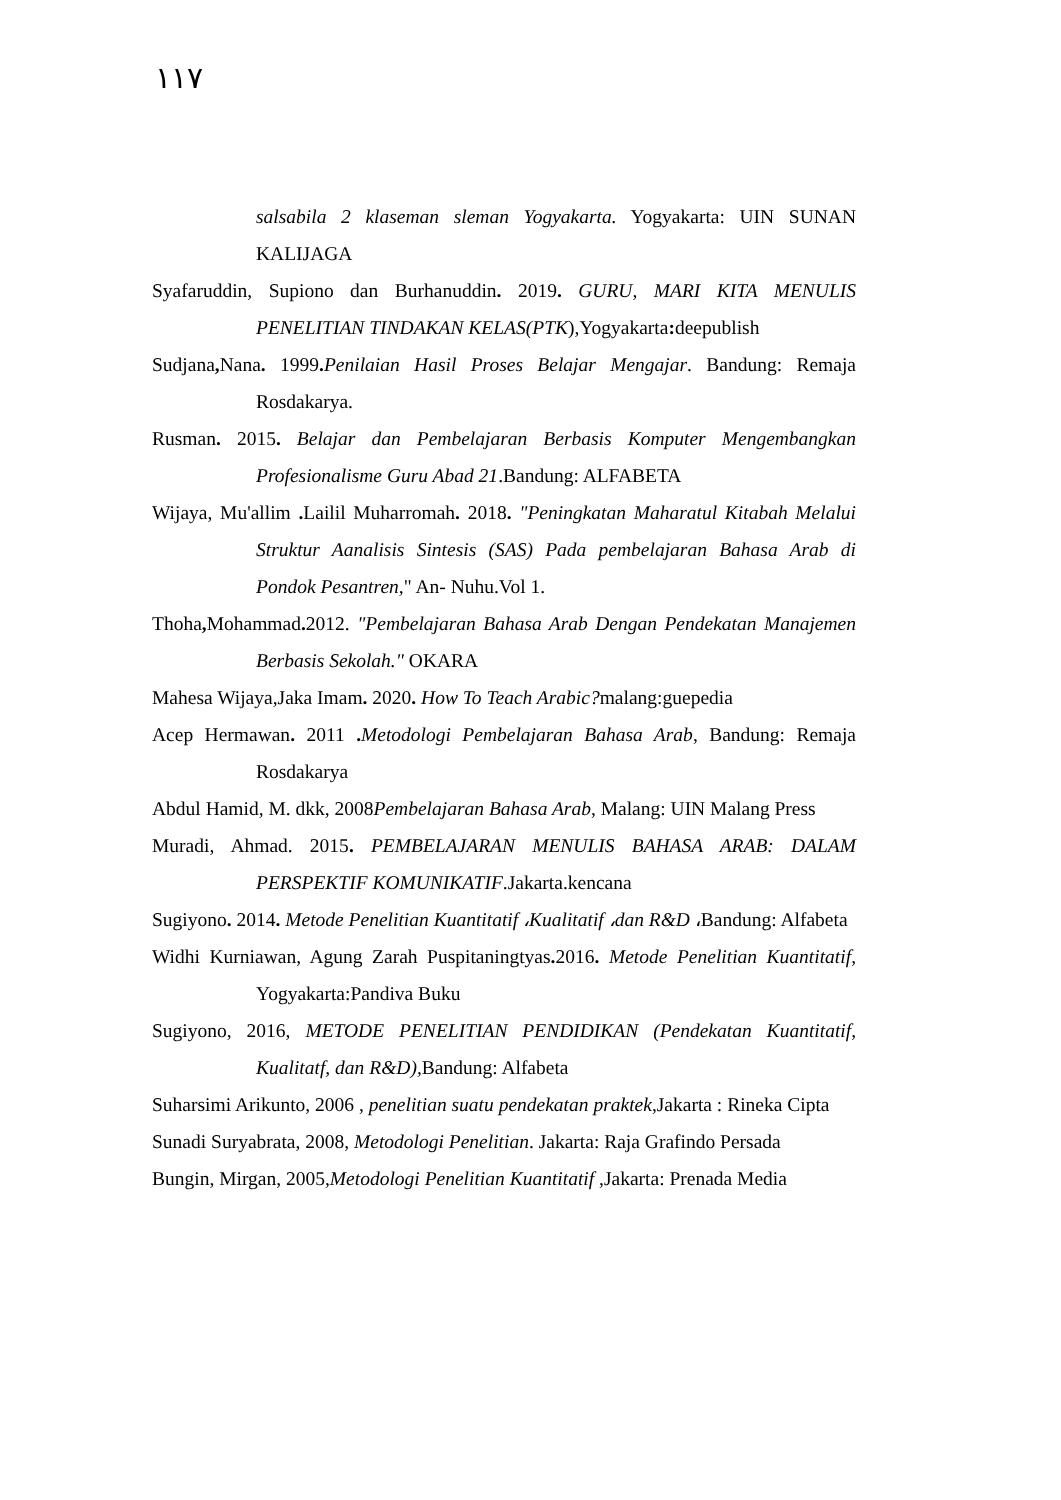١١٧
salsabila 2 klaseman sleman Yogyakarta. Yogyakarta: UIN SUNAN KALIJAGA
Syafaruddin, Supiono dan Burhanuddin. 2019. GURU, MARI KITA MENULIS PENELITIAN TINDAKAN KELAS(PTK),Yogyakarta: deepublish
Sudjana, Nana. 1999. Penilaian Hasil Proses Belajar Mengajar. Bandung: Remaja Rosdakarya.
Rusman. 2015. Belajar dan Pembelajaran Berbasis Komputer Mengembangkan Profesionalisme Guru Abad 21.Bandung: ALFABETA
Wijaya, Mu'allim . Lailil Muharromah. 2018. "Peningkatan Maharatul Kitabah Melalui Struktur Aanalisis Sintesis (SAS) Pada pembelajaran Bahasa Arab di Pondok Pesantren," An- Nuhu.Vol 1.
Thoha, Mohammad. 2012. "Pembelajaran Bahasa Arab Dengan Pendekatan Manajemen Berbasis Sekolah." OKARA
Mahesa Wijaya,Jaka Imam. 2020. How To Teach Arabic?malang:guepedia
Acep Hermawan. 2011 . Metodologi Pembelajaran Bahasa Arab, Bandung: Remaja Rosdakarya
Abdul Hamid, M. dkk, 2008Pembelajaran Bahasa Arab, Malang: UIN Malang Press
Muradi, Ahmad. 2015. PEMBELAJARAN MENULIS BAHASA ARAB: DALAM PERSPEKTIF KOMUNIKATIF.Jakarta.kencana
Sugiyono. 2014. Metode Penelitian Kuantitatif ،Kualitatif ،dan R&D ،Bandung: Alfabeta
Widhi Kurniawan, Agung Zarah Puspitaningtyas. 2016. Metode Penelitian Kuantitatif, Yogyakarta:Pandiva Buku
Sugiyono, 2016, METODE PENELITIAN PENDIDIKAN (Pendekatan Kuantitatif, Kualitatf, dan R&D), Bandung: Alfabeta
Suharsimi Arikunto, 2006 , penelitian suatu pendekatan praktek,Jakarta : Rineka Cipta
Sunadi Suryabrata, 2008, Metodologi Penelitian. Jakarta: Raja Grafindo Persada
Bungin, Mirgan, 2005,Metodologi Penelitian Kuantitatif ,Jakarta: Prenada Media